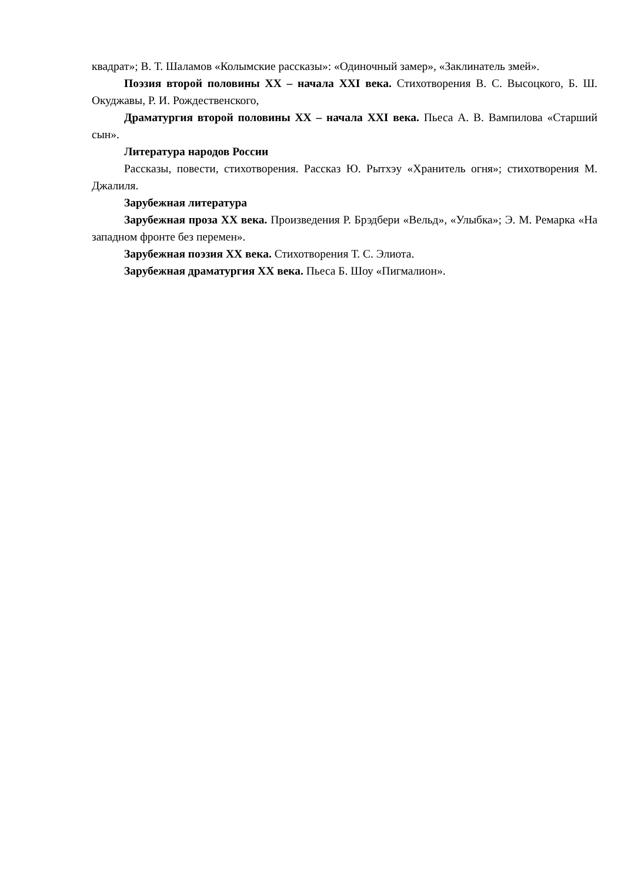квадрат»; В. Т. Шаламов «Колымские рассказы»: «Одиночный замер», «Заклинатель змей».
Поэзия второй половины XX – начала XXI века. Стихотворения В. С. Высоцкого, Б. Ш. Окуджавы, Р. И. Рождественского,
Драматургия второй половины XX – начала XXI века. Пьеса А. В. Вампилова «Старший сын».
Литература народов России
Рассказы, повести, стихотворения. Рассказ Ю. Рытхэу «Хранитель огня»; стихотворения М. Джалиля.
Зарубежная литература
Зарубежная проза XX века. Произведения Р. Брэдбери «Вельд», «Улыбка»; Э. М. Ремарка «На западном фронте без перемен».
Зарубежная поэзия XX века. Стихотворения Т. С. Элиота.
Зарубежная драматургия XX века. Пьеса Б. Шоу «Пигмалион».